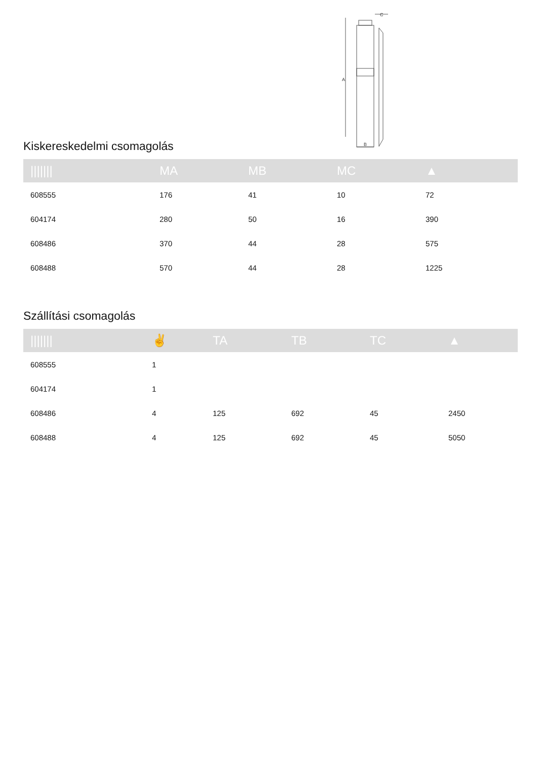A
B
C
Kiskereskedelmi csomagolás
| /////// | MA | MB | MC | ▲ |
| --- | --- | --- | --- | --- |
| 608555 | 176 | 41 | 10 | 72 |
| 604174 | 280 | 50 | 16 | 390 |
| 608486 | 370 | 44 | 28 | 575 |
| 608488 | 570 | 44 | 28 | 1225 |
Szállítási csomagolás
| /////// | ✌ | TA | TB | TC | ▲ |
| --- | --- | --- | --- | --- | --- |
| 608555 | 1 | | | | |
| 604174 | 1 | | | | |
| 608486 | 4 | 125 | 692 | 45 | 2450 |
| 608488 | 4 | 125 | 692 | 45 | 5050 |